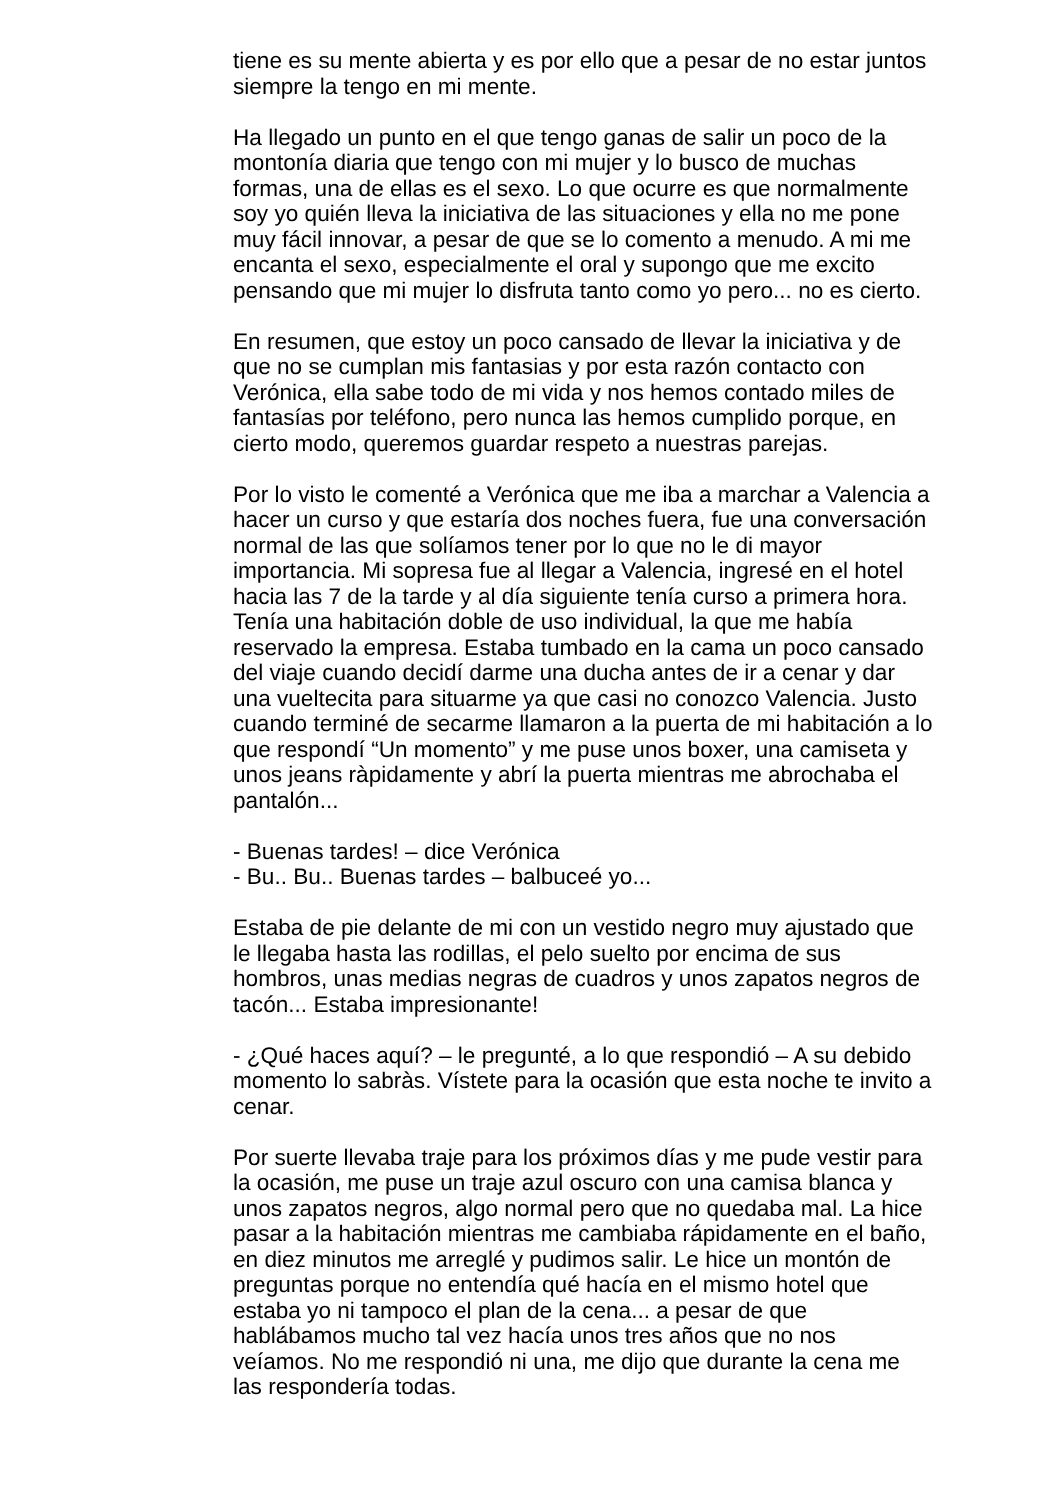tiene es su mente abierta y es por ello que a pesar de no estar juntos
siempre la tengo en mi mente.
Ha llegado un punto en el que tengo ganas de salir un poco de la
montonía diaria que tengo con mi mujer y lo busco de muchas
formas, una de ellas es el sexo. Lo que ocurre es que normalmente
soy yo quién lleva la iniciativa de las situaciones y ella no me pone
muy fácil innovar, a pesar de que se lo comento a menudo. A mi me
encanta el sexo, especialmente el oral y supongo que me excito
pensando que mi mujer lo disfruta tanto como yo pero... no es cierto.
En resumen, que estoy un poco cansado de llevar la iniciativa y de
que no se cumplan mis fantasias y por esta razón contacto con
Verónica, ella sabe todo de mi vida y nos hemos contado miles de
fantasías por teléfono, pero nunca las hemos cumplido porque, en
cierto modo, queremos guardar respeto a nuestras parejas.
Por lo visto le comenté a Verónica que me iba a marchar a Valencia a
hacer un curso y que estaría dos noches fuera, fue una conversación
normal de las que solíamos tener por lo que no le di mayor
importancia. Mi sopresa fue al llegar a Valencia, ingresé en el hotel
hacia las 7 de la tarde y al día siguiente tenía curso a primera hora.
Tenía una habitación doble de uso individual, la que me había
reservado la empresa. Estaba tumbado en la cama un poco cansado
del viaje cuando decidí darme una ducha antes de ir a cenar y dar
una vueltecita para situarme ya que casi no conozco Valencia. Justo
cuando terminé de secarme llamaron a la puerta de mi habitación a lo
que respondí “Un momento” y me puse unos boxer, una camiseta y
unos jeans ràpidamente y abrí la puerta mientras me abrochaba el
pantalón...
- Buenas tardes! – dice Verónica
- Bu.. Bu.. Buenas tardes – balbuceé yo...
Estaba de pie delante de mi con un vestido negro muy ajustado que
le llegaba hasta las rodillas, el pelo suelto por encima de sus
hombros, unas medias negras de cuadros y unos zapatos negros de
tacón... Estaba impresionante!
- ¿Qué haces aquí? – le pregunté, a lo que respondió – A su debido
momento lo sabràs. Vístete para la ocasión que esta noche te invito a
cenar.
Por suerte llevaba traje para los próximos días y me pude vestir para
la ocasión, me puse un traje azul oscuro con una camisa blanca y
unos zapatos negros, algo normal pero que no quedaba mal. La hice
pasar a la habitación mientras me cambiaba rápidamente en el baño,
en diez minutos me arreglé y pudimos salir. Le hice un montón de
preguntas porque no entendía qué hacía en el mismo hotel que
estaba yo ni tampoco el plan de la cena... a pesar de que
hablábamos mucho tal vez hacía unos tres años que no nos
veíamos. No me respondió ni una, me dijo que durante la cena me
las respondería todas.